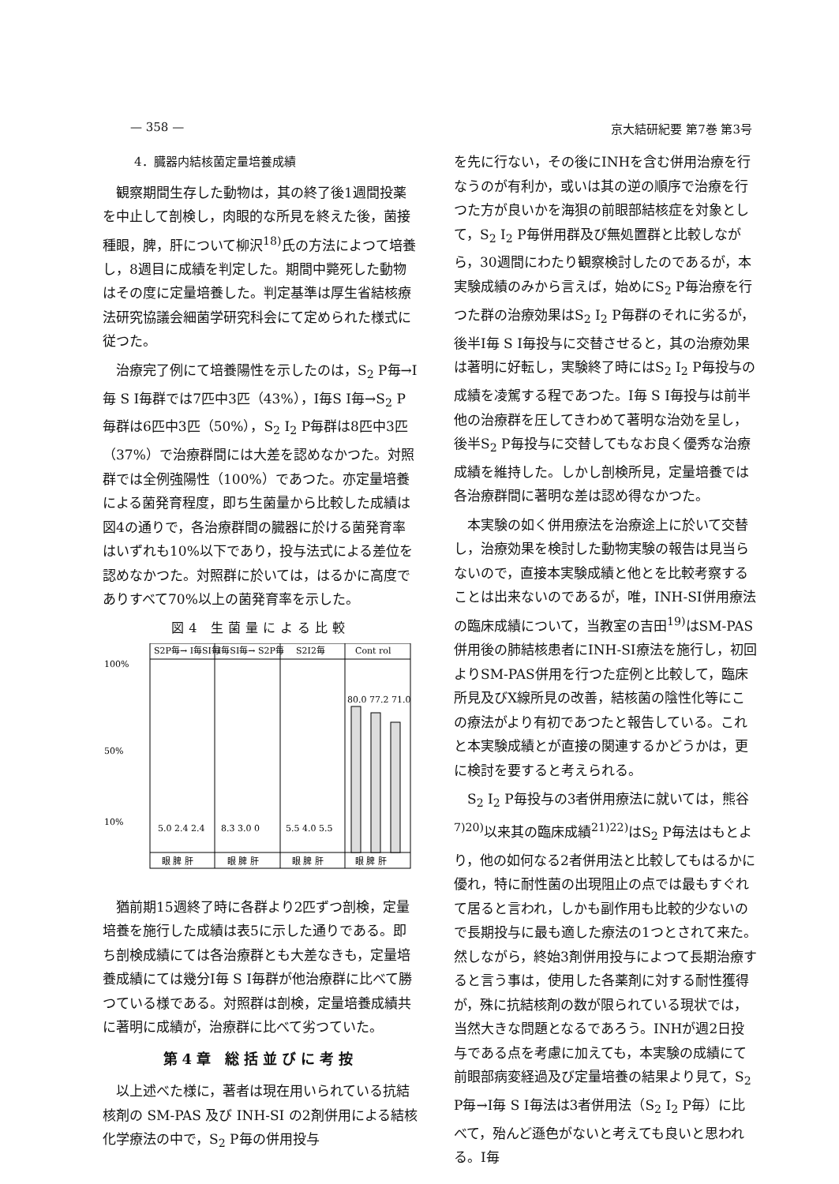— 358 — 京大結研紀要 第7巻 第3号
4．臓器内結核菌定量培養成績
観察期間生存した動物は，其の終了後1週間投薬を中止して剖検し，肉眼的な所見を終えた後，菌接種眼，脾，肝について柳沢<sup>18)</sup>氏の方法によつて培養し，8週目に成績を判定した。期間中斃死した動物はその度に定量培養した。判定基準は厚生省結核療法研究協議会細菌学研究科会にて定められた様式に従つた。
治療完了例にて培養陽性を示したのは，S<sub>2</sub> P毎→I毎 S I毎群では7匹中3匹（43%），I毎S I毎→S<sub>2</sub> P毎群は6匹中3匹（50%），S<sub>2</sub> I<sub>2</sub> P毎群は8匹中3匹（37%）で治療群間には大差を認めなかつた。対照群では全例強陽性（100%）であつた。亦定量培養による菌発育程度，即ち生菌量から比較した成績は図4の通りで，各治療群間の臓器に於ける菌発育率はいずれも10%以下であり，投与法式による差位を認めなかつた。対照群に於いては，はるかに高度でありすべて70%以上の菌発育率を示した。
図4 生菌量による比較
S2P毎→ I毎SI毎
I毎SI毎→ S2P毎
S2I2毎
Cont rol
100%
50%
10%
5.0 2.4 2.4
8.3 3.0 0
5.5 4.0 5.5
80.0 77.2 71.0
眼 脾 肝
眼 脾 肝
眼 脾 肝
眼 脾 肝
猶前期15週終了時に各群より2匹ずつ剖検，定量培養を施行した成績は表5に示した通りである。即ち剖検成績にては各治療群とも大差なきも，定量培養成績にては幾分I毎 S I毎群が他治療群に比べて勝つている様である。対照群は剖検，定量培養成績共に著明に成績が，治療群に比べて劣つていた。
第4章 総括並びに考按
以上述べた様に，著者は現在用いられている抗結核剤の SM-PAS 及び INH-SI の2剤併用による結核化学療法の中で，S<sub>2</sub> P毎の併用投与
を先に行ない，その後にINHを含む併用治療を行なうのが有利か，或いは其の逆の順序で治療を行つた方が良いかを海狽の前眼部結核症を対象として，S<sub>2</sub> I<sub>2</sub> P毎併用群及び無処置群と比較しながら，30週間にわたり観察検討したのであるが，本実験成績のみから言えば，始めにS<sub>2</sub> P毎治療を行つた群の治療効果はS<sub>2</sub> I<sub>2</sub> P毎群のそれに劣るが，後半I毎 S I毎投与に交替させると，其の治療効果は著明に好転し，実験終了時にはS<sub>2</sub> I<sub>2</sub> P毎投与の成績を凌駕する程であつた。I毎 S I毎投与は前半他の治療群を圧してきわめて著明な治効を呈し，後半S<sub>2</sub> P毎投与に交替してもなお良く優秀な治療成績を維持した。しかし剖検所見，定量培養では各治療群間に著明な差は認め得なかつた。
本実験の如く併用療法を治療途上に於いて交替し，治療効果を検討した動物実験の報告は見当らないので，直接本実験成績と他とを比較考察することは出来ないのであるが，唯，INH-SI併用療法の臨床成績について，当教室の吉田<sup>19)</sup>はSM-PAS併用後の肺結核患者にINH-SI療法を施行し，初回よりSM-PAS併用を行つた症例と比較して，臨床所見及びX線所見の改善，結核菌の陰性化等にこの療法がより有初であつたと報告している。これと本実験成績とが直接の関連するかどうかは，更に検討を要すると考えられる。
S<sub>2</sub> I<sub>2</sub> P毎投与の3者併用療法に就いては，熊谷<sup>7)20)</sup>以来其の臨床成績<sup>21)22)</sup>はS<sub>2</sub> P毎法はもとより，他の如何なる2者併用法と比較してもはるかに優れ，特に耐性菌の出現阻止の点では最もすぐれて居ると言われ，しかも副作用も比較的少ないので長期投与に最も適した療法の1つとされて来た。然しながら，終始3剤併用投与によつて長期治療すると言う事は，使用した各薬剤に対する耐性獲得が，殊に抗結核剤の数が限られている現状では，当然大きな問題となるであろう。INHが週2日投与である点を考慮に加えても，本実験の成績にて前眼部病変経過及び定量培養の結果より見て，S<sub>2</sub> P毎→I毎 S I毎法は3者併用法（S<sub>2</sub> I<sub>2</sub> P毎）に比べて，殆んど遜色がないと考えても良いと思われる。I毎